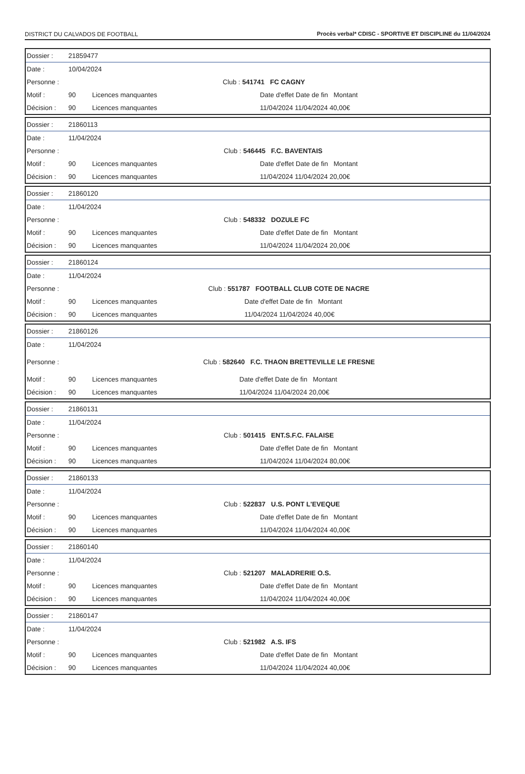DISTRICT DU CALVADOS DE FOOTBALL Procès verbal* CDISC - SPORTIVE ET DISCIPLINE du 11/04/2024
| Dossier : | 21859477 | | |
| Date : | 10/04/2024 | | |
| Personne : | | | Club : 541741 FC CAGNY |
| Motif : | 90 | Licences manquantes | Date d'effet Date de fin Montant |
| Décision : | 90 | Licences manquantes | 11/04/2024 11/04/2024 40,00€ |
| Dossier : | 21860113 | | |
| Date : | 11/04/2024 | | |
| Personne : | | | Club : 546445 F.C. BAVENTAIS |
| Motif : | 90 | Licences manquantes | Date d'effet Date de fin Montant |
| Décision : | 90 | Licences manquantes | 11/04/2024 11/04/2024 20,00€ |
| Dossier : | 21860120 | | |
| Date : | 11/04/2024 | | |
| Personne : | | | Club : 548332 DOZULE FC |
| Motif : | 90 | Licences manquantes | Date d'effet Date de fin Montant |
| Décision : | 90 | Licences manquantes | 11/04/2024 11/04/2024 20,00€ |
| Dossier : | 21860124 | | |
| Date : | 11/04/2024 | | |
| Personne : | | | Club : 551787 FOOTBALL CLUB COTE DE NACRE |
| Motif : | 90 | Licences manquantes | Date d'effet Date de fin Montant |
| Décision : | 90 | Licences manquantes | 11/04/2024 11/04/2024 40,00€ |
| Dossier : | 21860126 | | |
| Date : | 11/04/2024 | | |
| Personne : | | | Club : 582640 F.C. THAON BRETTEVILLE LE FRESNE |
| Motif : | 90 | Licences manquantes | Date d'effet Date de fin Montant |
| Décision : | 90 | Licences manquantes | 11/04/2024 11/04/2024 20,00€ |
| Dossier : | 21860131 | | |
| Date : | 11/04/2024 | | |
| Personne : | | | Club : 501415 ENT.S.F.C. FALAISE |
| Motif : | 90 | Licences manquantes | Date d'effet Date de fin Montant |
| Décision : | 90 | Licences manquantes | 11/04/2024 11/04/2024 80,00€ |
| Dossier : | 21860133 | | |
| Date : | 11/04/2024 | | |
| Personne : | | | Club : 522837 U.S. PONT L'EVEQUE |
| Motif : | 90 | Licences manquantes | Date d'effet Date de fin Montant |
| Décision : | 90 | Licences manquantes | 11/04/2024 11/04/2024 40,00€ |
| Dossier : | 21860140 | | |
| Date : | 11/04/2024 | | |
| Personne : | | | Club : 521207 MALADRERIE O.S. |
| Motif : | 90 | Licences manquantes | Date d'effet Date de fin Montant |
| Décision : | 90 | Licences manquantes | 11/04/2024 11/04/2024 40,00€ |
| Dossier : | 21860147 | | |
| Date : | 11/04/2024 | | |
| Personne : | | | Club : 521982 A.S. IFS |
| Motif : | 90 | Licences manquantes | Date d'effet Date de fin Montant |
| Décision : | 90 | Licences manquantes | 11/04/2024 11/04/2024 40,00€ |